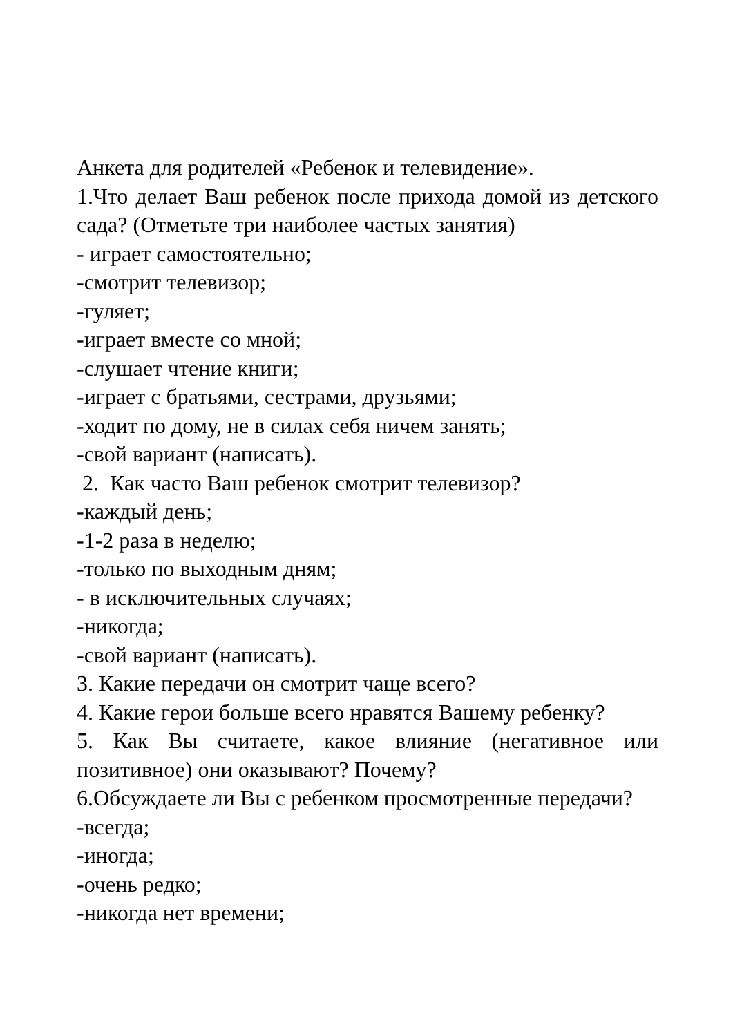Анкета для родителей «Ребенок и телевидение».
1.Что делает Ваш ребенок после прихода домой из детского сада? (Отметьте три наиболее частых занятия)
- играет самостоятельно;
-смотрит телевизор;
-гуляет;
-играет вместе со мной;
-слушает чтение книги;
-играет с братьями, сестрами, друзьями;
-ходит по дому, не в силах себя ничем занять;
-свой вариант (написать).
2. Как часто Ваш ребенок смотрит телевизор?
-каждый день;
-1-2 раза в неделю;
-только по выходным дням;
- в исключительных случаях;
-никогда;
-свой вариант (написать).
3. Какие передачи он смотрит чаще всего?
4. Какие герои больше всего нравятся Вашему ребенку?
5. Как Вы считаете, какое влияние (негативное или позитивное) они оказывают? Почему?
6.Обсуждаете ли Вы с ребенком просмотренные передачи?
-всегда;
-иногда;
-очень редко;
-никогда нет времени;